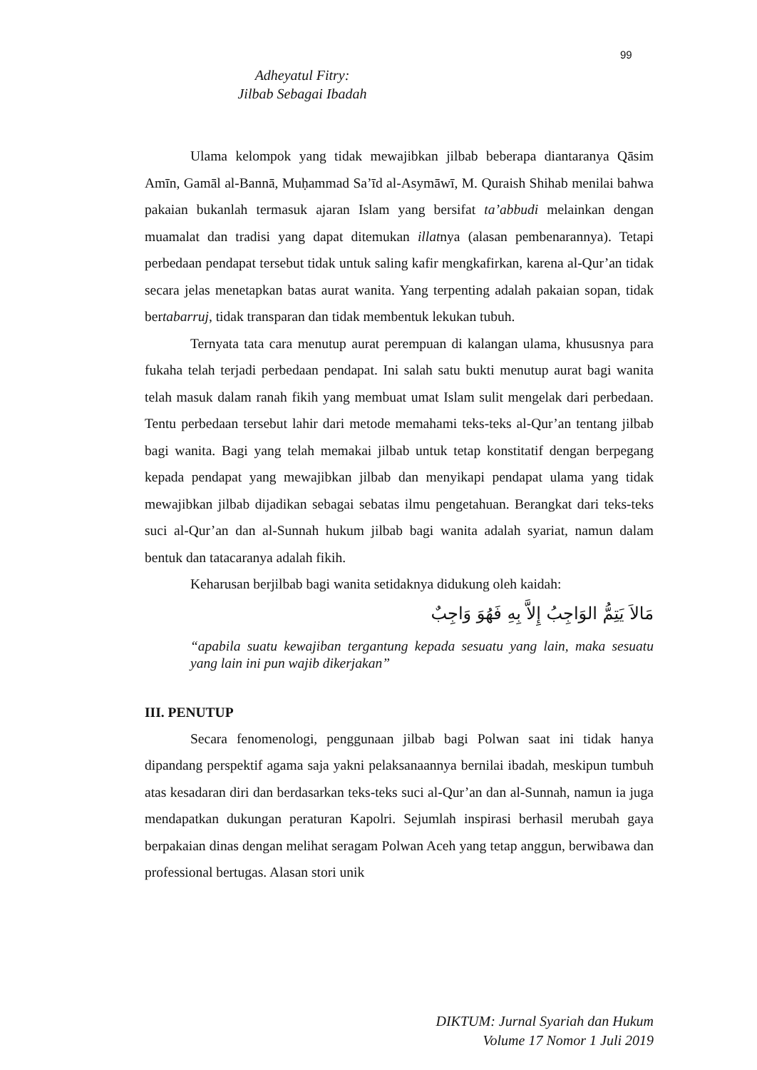99
Adheyatul Fitry:
Jilbab Sebagai Ibadah
Ulama kelompok yang tidak mewajibkan jilbab beberapa diantaranya Qāsim Amīn, Gamāl al-Bannā, Muḥammad Sa’īd al-Asymāwī, M. Quraish Shihab menilai bahwa pakaian bukanlah termasuk ajaran Islam yang bersifat ta’abbudi melainkan dengan muamalat dan tradisi yang dapat ditemukan illatnya (alasan pembenarannya). Tetapi perbedaan pendapat tersebut tidak untuk saling kafir mengkafirkan, karena al-Qur’an tidak secara jelas menetapkan batas aurat wanita. Yang terpenting adalah pakaian sopan, tidak bertabarruj, tidak transparan dan tidak membentuk lekukan tubuh.
Ternyata tata cara menutup aurat perempuan di kalangan ulama, khususnya para fukaha telah terjadi perbedaan pendapat. Ini salah satu bukti menutup aurat bagi wanita telah masuk dalam ranah fikih yang membuat umat Islam sulit mengelak dari perbedaan. Tentu perbedaan tersebut lahir dari metode memahami teks-teks al-Qur’an tentang jilbab bagi wanita. Bagi yang telah memakai jilbab untuk tetap konstitatif dengan berpegang kepada pendapat yang mewajibkan jilbab dan menyikapi pendapat ulama yang tidak mewajibkan jilbab dijadikan sebagai sebatas ilmu pengetahuan. Berangkat dari teks-teks suci al-Qur’an dan al-Sunnah hukum jilbab bagi wanita adalah syariat, namun dalam bentuk dan tatacaranya adalah fikih.
Keharusan berjilbab bagi wanita setidaknya didukung oleh kaidah:
مَالاَ يَتِمُّ الوَاجِبُ إِلاَّ بِهِ فَهُوَ وَاجِبٌ
“apabila suatu kewajiban tergantung kepada sesuatu yang lain, maka sesuatu yang lain ini pun wajib dikerjakan”
III. PENUTUP
Secara fenomenologi, penggunaan jilbab bagi Polwan saat ini tidak hanya dipandang perspektif agama saja yakni pelaksanaannya bernilai ibadah, meskipun tumbuh atas kesadaran diri dan berdasarkan teks-teks suci al-Qur’an dan al-Sunnah, namun ia juga mendapatkan dukungan peraturan Kapolri. Sejumlah inspirasi berhasil merubah gaya berpakaian dinas dengan melihat seragam Polwan Aceh yang tetap anggun, berwibawa dan professional bertugas. Alasan stori unik
DIKTUM: Jurnal Syariah dan Hukum
Volume 17 Nomor 1 Juli 2019